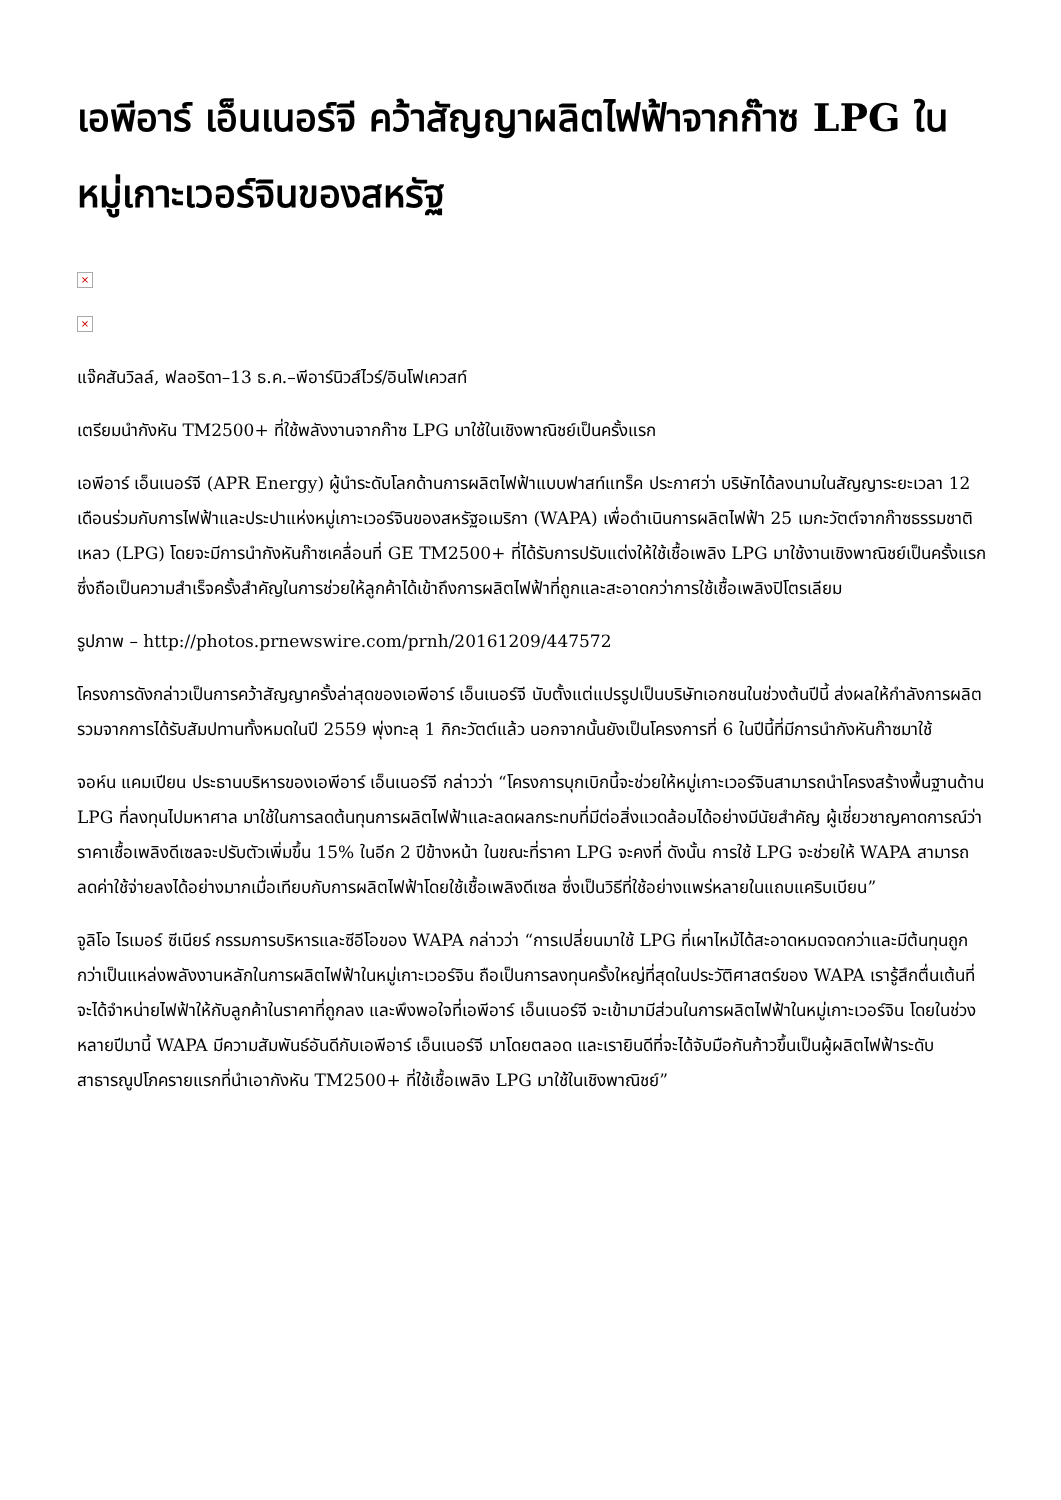เอพีอาร์ เอ็นเนอร์จี คว้าสัญญาผลิตไฟฟ้าจากก๊าซ LPG ในหมู่เกาะเวอร์จินของสหรัฐ
×
×
แจ๊คสันวิลล์, ฟลอริดา–13 ธ.ค.–พีอาร์นิวส์ไวร์/อินโฟเควสท์
เตรียมนำกังหัน TM2500+ ที่ใช้พลังงานจากก๊าซ LPG มาใช้ในเชิงพาณิชย์เป็นครั้งแรก
เอพีอาร์ เอ็นเนอร์จี (APR Energy) ผู้นำระดับโลกด้านการผลิตไฟฟ้าแบบฟาสท์แทร็ค ประกาศว่า บริษัทได้ลงนามในสัญญาระยะเวลา 12 เดือนร่วมกับการไฟฟ้าและประปาแห่งหมู่เกาะเวอร์จินของสหรัฐอเมริกา (WAPA) เพื่อดำเนินการผลิตไฟฟ้า 25 เมกะวัตต์จากก๊าซธรรมชาติเหลว (LPG) โดยจะมีการนำกังหันก๊าซเคลื่อนที่ GE TM2500+ ที่ได้รับการปรับแต่งให้ใช้เชื้อเพลิง LPG มาใช้งานเชิงพาณิชย์เป็นครั้งแรก ซึ่งถือเป็นความสำเร็จครั้งสำคัญในการช่วยให้ลูกค้าได้เข้าถึงการผลิตไฟฟ้าที่ถูกและสะอาดกว่าการใช้เชื้อเพลิงปิโตรเลียม
รูปภาพ – http://photos.prnewswire.com/prnh/20161209/447572
โครงการดังกล่าวเป็นการคว้าสัญญาครั้งล่าสุดของเอพีอาร์ เอ็นเนอร์จี นับตั้งแต่แปรรูปเป็นบริษัทเอกชนในช่วงต้นปีนี้ ส่งผลให้กำลังการผลิตรวมจากการได้รับสัมปทานทั้งหมดในปี 2559 พุ่งทะลุ 1 กิกะวัตต์แล้ว นอกจากนั้นยังเป็นโครงการที่ 6 ในปีนี้ที่มีการนำกังหันก๊าซมาใช้
จอห์น แคมเปียน ประธานบริหารของเอพีอาร์ เอ็นเนอร์จี กล่าวว่า “โครงการบุกเบิกนี้จะช่วยให้หมู่เกาะเวอร์จินสามารถนำโครงสร้างพื้นฐานด้าน LPG ที่ลงทุนไปมหาศาล มาใช้ในการลดต้นทุนการผลิตไฟฟ้าและลดผลกระทบที่มีต่อสิ่งแวดล้อมได้อย่างมีนัยสำคัญ ผู้เชี่ยวชาญคาดการณ์ว่า ราคาเชื้อเพลิงดีเซลจะปรับตัวเพิ่มขึ้น 15% ในอีก 2 ปีข้างหน้า ในขณะที่ราคา LPG จะคงที่ ดังนั้น การใช้ LPG จะช่วยให้ WAPA สามารถลดค่าใช้จ่ายลงได้อย่างมากเมื่อเทียบกับการผลิตไฟฟ้าโดยใช้เชื้อเพลิงดีเซล ซึ่งเป็นวิธีที่ใช้อย่างแพร่หลายในแถบแคริบเบียน”
จูลิโอ ไรเมอร์ ซีเนียร์ กรรมการบริหารและซีอีโอของ WAPA กล่าวว่า “การเปลี่ยนมาใช้ LPG ที่เผาไหม้ได้สะอาดหมดจดกว่าและมีต้นทุนถูกกว่าเป็นแหล่งพลังงานหลักในการผลิตไฟฟ้าในหมู่เกาะเวอร์จิน ถือเป็นการลงทุนครั้งใหญ่ที่สุดในประวัติศาสตร์ของ WAPA เรารู้สึกตื่นเต้นที่จะได้จำหน่ายไฟฟ้าให้กับลูกค้าในราคาที่ถูกลง และพึงพอใจที่เอพีอาร์ เอ็นเนอร์จี จะเข้ามามีส่วนในการผลิตไฟฟ้าในหมู่เกาะเวอร์จิน โดยในช่วงหลายปีมานี้ WAPA มีความสัมพันธ์อันดีกับเอพีอาร์ เอ็นเนอร์จี มาโดยตลอด และเรายินดีที่จะได้จับมือกันก้าวขึ้นเป็นผู้ผลิตไฟฟ้าระดับสาธารณูปโภครายแรกที่นำเอากังหัน TM2500+ ที่ใช้เชื้อเพลิง LPG มาใช้ในเชิงพาณิชย์”